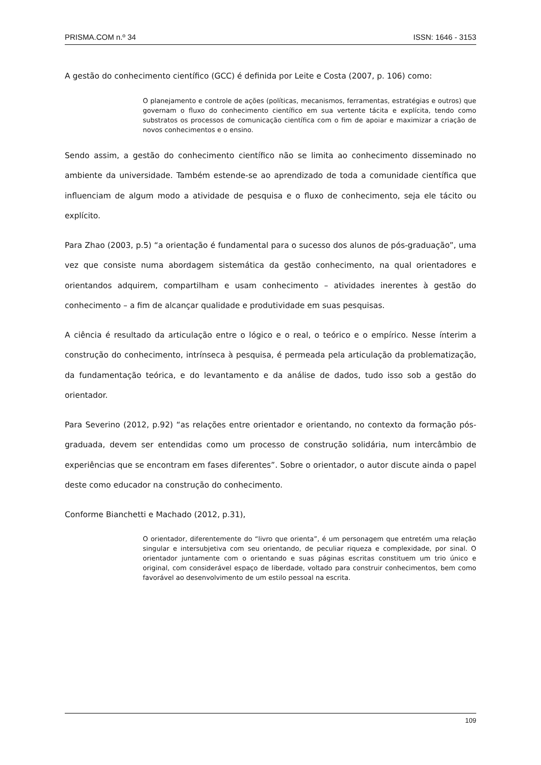PRISMA.COM n.º 34 ISSN: 1646 - 3153
A gestão do conhecimento científico (GCC) é definida por Leite e Costa (2007, p. 106) como:
O planejamento e controle de ações (políticas, mecanismos, ferramentas, estratégias e outros) que governam o fluxo do conhecimento científico em sua vertente tácita e explícita, tendo como substratos os processos de comunicação científica com o fim de apoiar e maximizar a criação de novos conhecimentos e o ensino.
Sendo assim, a gestão do conhecimento científico não se limita ao conhecimento disseminado no ambiente da universidade. Também estende-se ao aprendizado de toda a comunidade científica que influenciam de algum modo a atividade de pesquisa e o fluxo de conhecimento, seja ele tácito ou explícito.
Para Zhao (2003, p.5) “a orientação é fundamental para o sucesso dos alunos de pós-graduação”, uma vez que consiste numa abordagem sistemática da gestão conhecimento, na qual orientadores e orientandos adquirem, compartilham e usam conhecimento – atividades inerentes à gestão do conhecimento – a fim de alcançar qualidade e produtividade em suas pesquisas.
A ciência é resultado da articulação entre o lógico e o real, o teórico e o empírico. Nesse ínterim a construção do conhecimento, intrínseca à pesquisa, é permeada pela articulação da problematização, da fundamentação teórica, e do levantamento e da análise de dados, tudo isso sob a gestão do orientador.
Para Severino (2012, p.92) “as relações entre orientador e orientando, no contexto da formação pós-graduada, devem ser entendidas como um processo de construção solidária, num intercâmbio de experiências que se encontram em fases diferentes”. Sobre o orientador, o autor discute ainda o papel deste como educador na construção do conhecimento.
Conforme Bianchetti e Machado (2012, p.31),
O orientador, diferentemente do “livro que orienta”, é um personagem que entretém uma relação singular e intersubjetiva com seu orientando, de peculiar riqueza e complexidade, por sinal. O orientador juntamente com o orientando e suas páginas escritas constituem um trio único e original, com considerável espaço de liberdade, voltado para construir conhecimentos, bem como favorável ao desenvolvimento de um estilo pessoal na escrita.
109